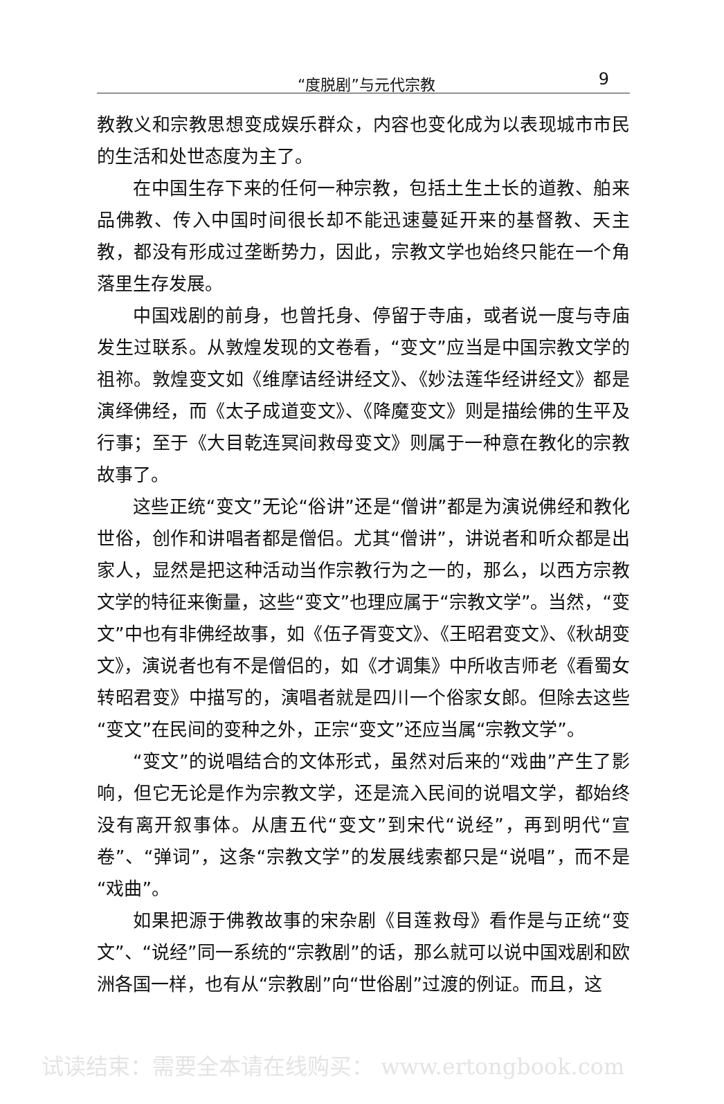“度脱剧”与元代宗教 9
教教义和宗教思想变成娱乐群众，内容也变化成为以表现城市市民的生活和处世态度为主了。
在中国生存下来的任何一种宗教，包括土生土长的道教、舶来品佛教、传入中国时间很长却不能迅速蔓延开来的基督教、天主教，都没有形成过垄断势力，因此，宗教文学也始终只能在一个角落里生存发展。
中国戏剧的前身，也曾托身、停留于寺庙，或者说一度与寺庙发生过联系。从敦煌发现的文卷看，“变文”应当是中国宗教文学的祖祢。敦煌变文如《维摩诘经讲经文》、《妙法莲华经讲经文》都是演绎佛经，而《太子成道变文》、《降魔变文》则是描绘佛的生平及行事；至于《大目乾连冥间救母变文》则属于一种意在教化的宗教故事了。
这些正统“变文”无论“俗讲”还是“僧讲”都是为演说佛经和教化世俗，创作和讲唱者都是僧侣。尤其“僧讲”，讲说者和听众都是出家人，显然是把这种活动当作宗教行为之一的，那么，以西方宗教文学的特征来衡量，这些“变文”也理应属于“宗教文学”。当然，“变文”中也有非佛经故事，如《伍子胥变文》、《王昭君变文》、《秋胡变文》，演说者也有不是僧侣的，如《才调集》中所收吉师老《看蜀女转昭君变》中描写的，演唱者就是四川一个俗家女郎。但除去这些“变文”在民间的变种之外，正宗“变文”还应当属“宗教文学”。
“变文”的说唱结合的文体形式，虽然对后来的“戏曲”产生了影响，但它无论是作为宗教文学，还是流入民间的说唱文学，都始终没有离开叙事体。从唐五代“变文”到宋代“说经”，再到明代“宣卷”、“弹词”，这条“宗教文学”的发展线索都只是“说唱”，而不是“戏曲”。
如果把源于佛教故事的宋杂剧《目莲救母》看作是与正统“变文”、“说经”同一系统的“宗教剧”的话，那么就可以说中国戏剧和欧洲各国一样，也有从“宗教剧”向“世俗剧”过渡的例证。而且，这
试读结束：需要全本请在线购买： www.ertongbook.com